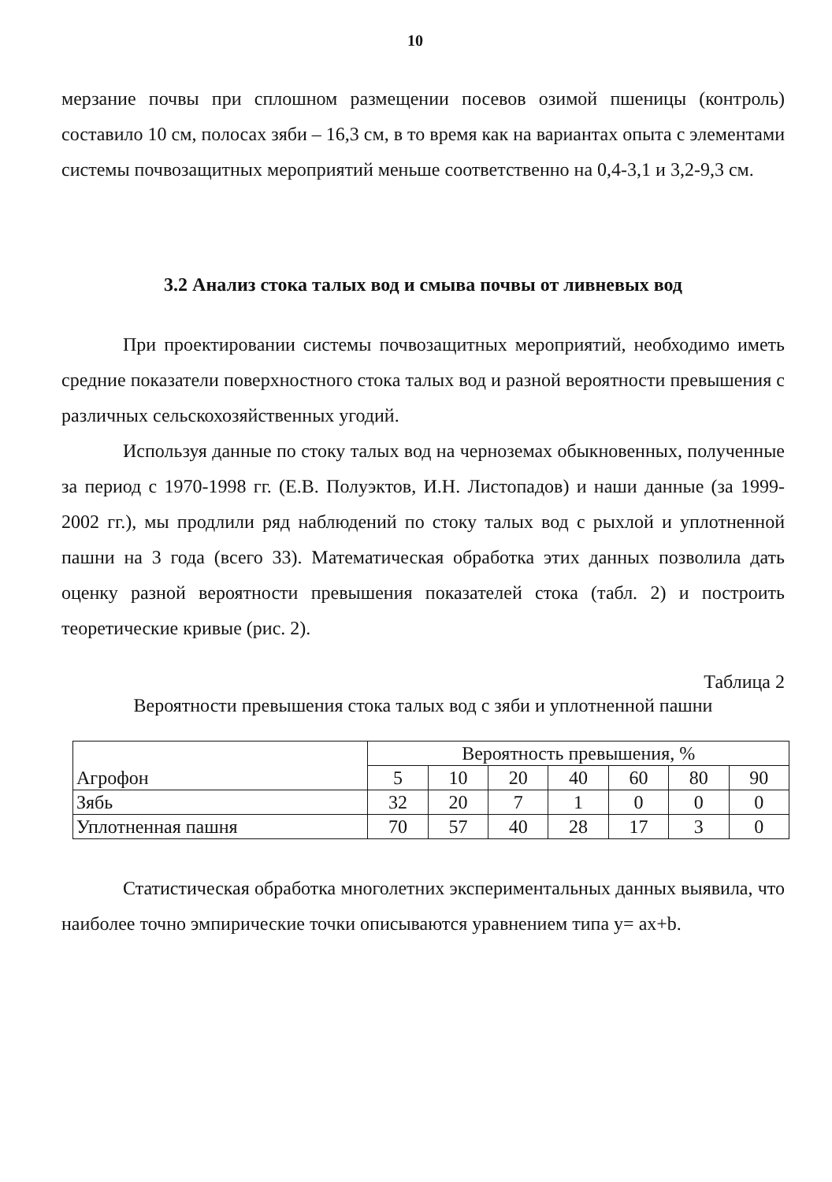10
мерзание почвы при сплошном размещении посевов озимой пшеницы (контроль) составило 10 см, полосах зяби – 16,3 см, в то время как на вариантах опыта с элементами системы почвозащитных мероприятий меньше соответственно на 0,4-3,1 и 3,2-9,3 см.
3.2 Анализ стока талых вод и смыва почвы от ливневых вод
При проектировании системы почвозащитных мероприятий, необходимо иметь средние показатели поверхностного стока талых вод и разной вероятности превышения с различных сельскохозяйственных угодий.
Используя данные по стоку талых вод на черноземах обыкновенных, полученные за период с 1970-1998 гг. (Е.В. Полуэктов, И.Н. Листопадов) и наши данные (за 1999-2002 гг.), мы продлили ряд наблюдений по стоку талых вод с рыхлой и уплотненной пашни на 3 года (всего 33). Математическая обработка этих данных позволила дать оценку разной вероятности превышения показателей стока (табл. 2) и построить теоретические кривые (рис. 2).
Таблица 2
Вероятности превышения стока талых вод с зяби и уплотненной пашни
| Агрофон | Вероятность превышения, % | | | | | | |
| --- | --- | --- | --- | --- | --- | --- | --- |
| | 5 | 10 | 20 | 40 | 60 | 80 | 90 |
| Зябь | 32 | 20 | 7 | 1 | 0 | 0 | 0 |
| Уплотненная пашня | 70 | 57 | 40 | 28 | 17 | 3 | 0 |
Статистическая обработка многолетних экспериментальных данных выявила, что наиболее точно эмпирические точки описываются уравнением типа y= ax+b.